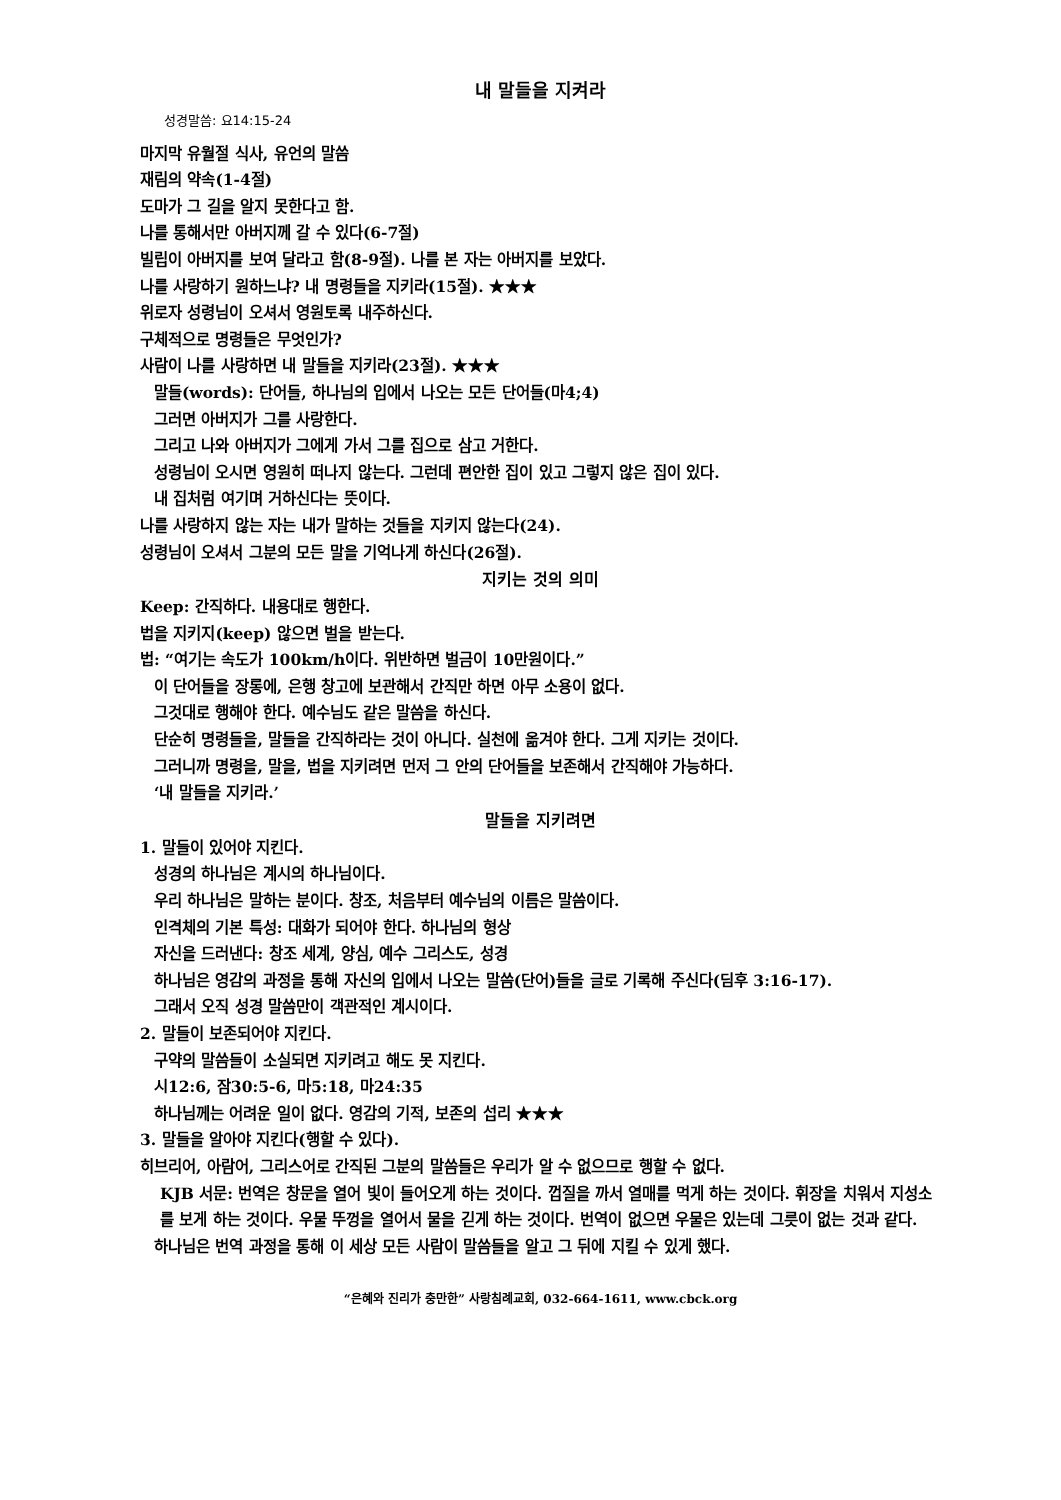내 말들을 지켜라
성경말씀: 요14:15-24
마지막 유월절 식사, 유언의 말씀
재림의 약속(1-4절)
도마가 그 길을 알지 못한다고 함.
나를 통해서만 아버지께 갈 수 있다(6-7절)
빌립이 아버지를 보여 달라고 함(8-9절). 나를 본 자는 아버지를 보았다.
나를 사랑하기 원하느냐? 내 명령들을 지키라(15절). ★★★
위로자 성령님이 오셔서 영원토록 내주하신다.
구체적으로 명령들은 무엇인가?
사람이 나를 사랑하면 내 말들을 지키라(23절). ★★★
말들(words): 단어들, 하나님의 입에서 나오는 모든 단어들(마4;4)
그러면 아버지가 그를 사랑한다.
그리고 나와 아버지가 그에게 가서 그를 집으로 삼고 거한다.
성령님이 오시면 영원히 떠나지 않는다. 그런데 편안한 집이 있고 그렇지 않은 집이 있다.
내 집처럼 여기며 거하신다는 뜻이다.
나를 사랑하지 않는 자는 내가 말하는 것들을 지키지 않는다(24).
성령님이 오셔서 그분의 모든 말을 기억나게 하신다(26절).
지키는 것의 의미
Keep: 간직하다. 내용대로 행한다.
법을 지키지(keep) 않으면 벌을 받는다.
법: “여기는 속도가 100km/h이다. 위반하면 벌금이 10만원이다.”
이 단어들을 장롱에, 은행 창고에 보관해서 간직만 하면 아무 소용이 없다.
그것대로 행해야 한다. 예수님도 같은 말씀을 하신다.
단순히 명령들을, 말들을 간직하라는 것이 아니다. 실천에 옮겨야 한다. 그게 지키는 것이다.
그러니까 명령을, 말을, 법을 지키려면 먼저 그 안의 단어들을 보존해서 간직해야 가능하다.
‘내 말들을 지키라.’
말들을 지키려면
1. 말들이 있어야 지킨다.
성경의 하나님은 계시의 하나님이다.
우리 하나님은 말하는 분이다. 창조, 처음부터 예수님의 이름은 말씀이다.
인격체의 기본 특성: 대화가 되어야 한다. 하나님의 형상
자신을 드러낸다: 창조 세계, 양심, 예수 그리스도, 성경
하나님은 영감의 과정을 통해 자신의 입에서 나오는 말씀(단어)들을 글로 기록해 주신다(딤후 3:16-17).
그래서 오직 성경 말씀만이 객관적인 계시이다.
2. 말들이 보존되어야 지킨다.
구약의 말씀들이 소실되면 지키려고 해도 못 지킨다.
시12:6, 잠30:5-6, 마5:18, 마24:35
하나님께는 어려운 일이 없다. 영감의 기적, 보존의 섭리 ★★★
3. 말들을 알아야 지킨다(행할 수 있다).
히브리어, 아람어, 그리스어로 간직된 그분의 말씀들은 우리가 알 수 없으므로 행할 수 없다.
KJB 서문: 번역은 창문을 열어 빛이 들어오게 하는 것이다. 껍질을 까서 열매를 먹게 하는 것이다. 휘장을 치워서 지성소를 보게 하는 것이다. 우물 뚜껑을 열어서 물을 긷게 하는 것이다. 번역이 없으면 우물은 있는데 그릇이 없는 것과 같다.
하나님은 번역 과정을 통해 이 세상 모든 사람이 말씀들을 알고 그 뒤에 지킬 수 있게 했다.
“은혜와 진리가 충만한” 사랑침례교회, 032-664-1611, www.cbck.org